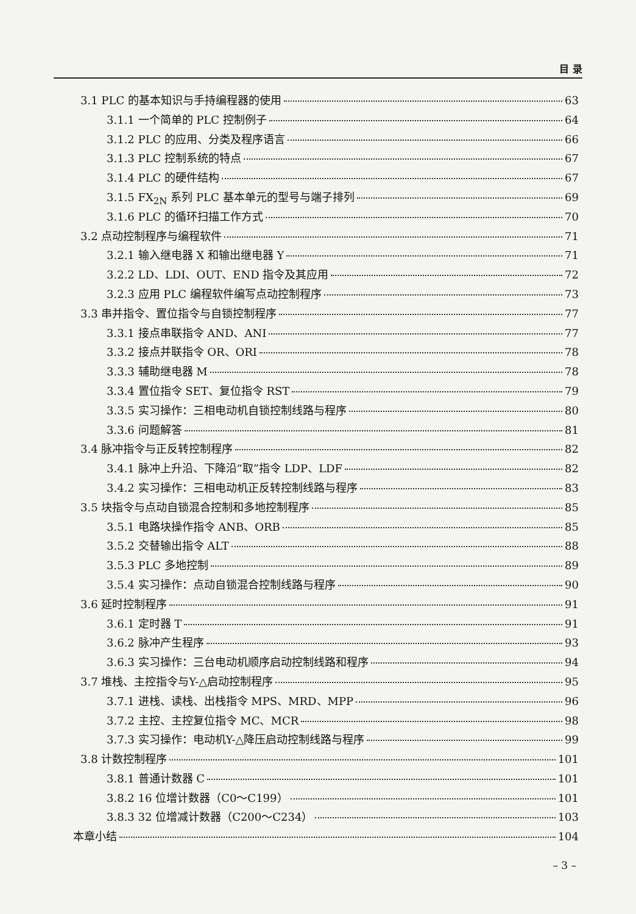目 录
3.1 PLC 的基本知识与手持编程器的使用 63
3.1.1 一个简单的 PLC 控制例子 64
3.1.2 PLC 的应用、分类及程序语言 66
3.1.3 PLC 控制系统的特点 67
3.1.4 PLC 的硬件结构 67
3.1.5 FX<sub>2N</sub> 系列 PLC 基本单元的型号与端子排列 69
3.1.6 PLC 的循环扫描工作方式 70
3.2 点动控制程序与编程软件 71
3.2.1 输入继电器 X 和输出继电器 Y 71
3.2.2 LD、LDI、OUT、END 指令及其应用 72
3.2.3 应用 PLC 编程软件编写点动控制程序 73
3.3 串并指令、置位指令与自锁控制程序 77
3.3.1 接点串联指令 AND、ANI 77
3.3.2 接点并联指令 OR、ORI 78
3.3.3 辅助继电器 M 78
3.3.4 置位指令 SET、复位指令 RST 79
3.3.5 实习操作：三相电动机自锁控制线路与程序 80
3.3.6 问题解答 81
3.4 脉冲指令与正反转控制程序 82
3.4.1 脉冲上升沿、下降沿“取”指令 LDP、LDF 82
3.4.2 实习操作：三相电动机正反转控制线路与程序 83
3.5 块指令与点动自锁混合控制和多地控制程序 85
3.5.1 电路块操作指令 ANB、ORB 85
3.5.2 交替输出指令 ALT 88
3.5.3 PLC 多地控制 89
3.5.4 实习操作：点动自锁混合控制线路与程序 90
3.6 延时控制程序 91
3.6.1 定时器 T 91
3.6.2 脉冲产生程序 93
3.6.3 实习操作：三台电动机顺序启动控制线路和程序 94
3.7 堆栈、主控指令与Y-△启动控制程序 95
3.7.1 进栈、读栈、出栈指令 MPS、MRD、MPP 96
3.7.2 主控、主控复位指令 MC、MCR 98
3.7.3 实习操作：电动机Y-△降压启动控制线路与程序 99
3.8 计数控制程序 101
3.8.1 普通计数器 C 101
3.8.2 16 位增计数器（C0～C199） 101
3.8.3 32 位增减计数器（C200～C234） 103
本章小结 104
– 3 –